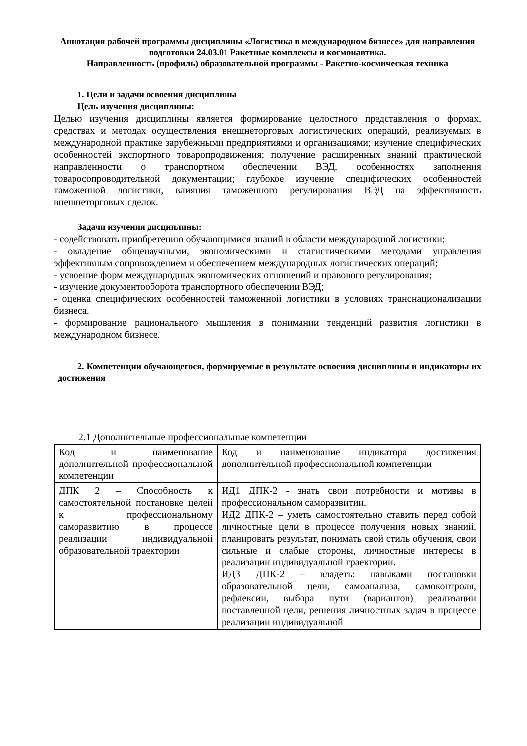Аннотация рабочей программы дисциплины «Логистика в международном бизнесе» для направления подготовки 24.03.01 Ракетные комплексы и космонавтика.
Направленность (профиль) образовательной программы - Ракетно-космическая техника
1. Цели и задачи освоения дисциплины
Цель изучения дисциплины:
Целью изучения дисциплины является формирование целостного представления о формах, средствах и методах осуществления внешнеторговых логистических операций, реализуемых в международной практике зарубежными предприятиями и организациями; изучение специфических особенностей экспортного товаропродвижения; получение расширенных знаний практической направленности о транспортном обеспечении ВЭД, особенностях заполнения товаросопроводительной документации; глубокое изучение специфических особенностей таможенной логистики, влияния таможенного регулирования ВЭД на эффективность внешнеторговых сделок.
Задачи изучения дисциплины:
- содействовать приобретению обучающимися знаний в области международной логистики;
- овладение общенаучными, экономическими и статистическими методами управления эффективным сопровождением и обеспечением международных логистических операций;
- усвоение форм международных экономических отношений и правового регулирования;
- изучение документооборота транспортного обеспечении ВЭД;
- оценка специфических особенностей таможенной логистики в условиях транснационализации бизнеса.
- формирование рационального мышления в понимании тенденций развития логистики в международном бизнесе.
2. Компетенции обучающегося, формируемые в результате освоения дисциплины и индикаторы их достижения
2.1 Дополнительные профессиональные компетенции
| Код и наименование дополнительной профессиональной компетенции | Код и наименование индикатора достижения дополнительной профессиональной компетенции |
| ДПК 2 – Способность к самостоятельной постановке целей к профессиональному саморазвитию в процессе реализации индивидуальной образовательной траектории | ИД1 ДПК-2 - знать свои потребности и мотивы в профессиональном саморазвитии. ИД2 ДПК-2 – уметь самостоятельно ставить перед собой личностные цели в процессе получения новых знаний, планировать результат, понимать свой стиль обучения, свои сильные и слабые стороны, личностные интересы в реализации индивидуальной траектории. ИД3 ДПК-2 – владеть: навыками постановки образовательной цели, самоанализа, самоконтроля, рефлексии, выбора пути (вариантов) реализации поставленной цели, решения личностных задач в процессе реализации индивидуальной |